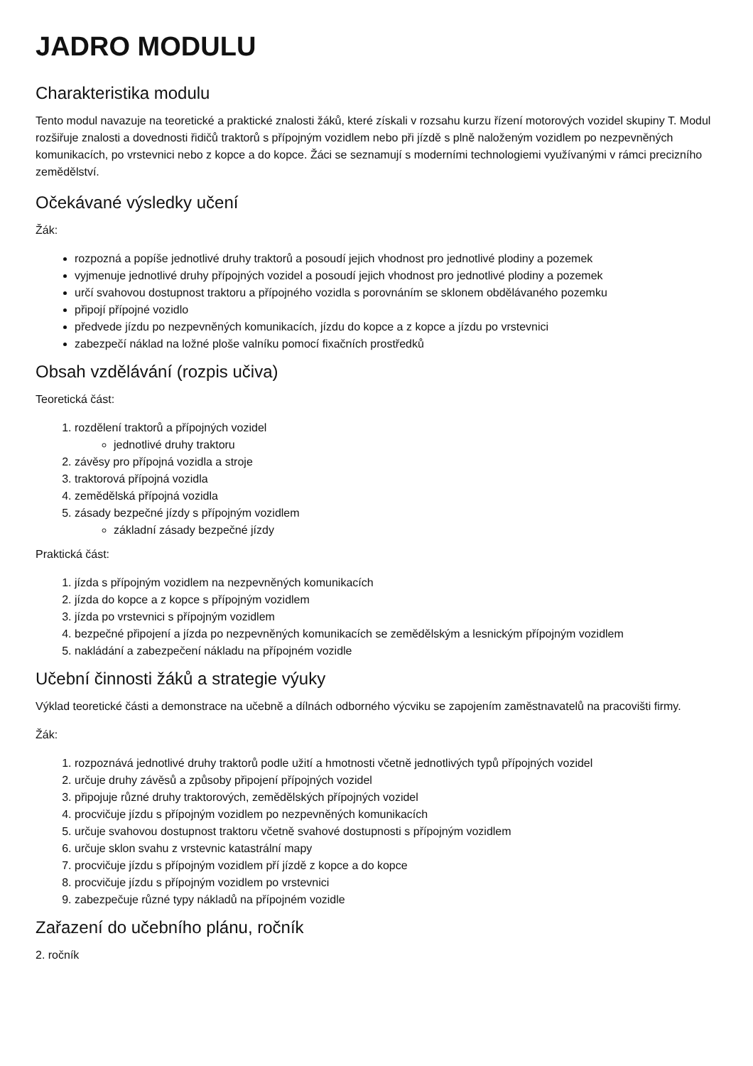JADRO MODULU
Charakteristika modulu
Tento modul navazuje na teoretické a praktické znalosti žáků, které získali v rozsahu kurzu řízení motorových vozidel skupiny T. Modul rozšiřuje znalosti a dovednosti řidičů traktorů s přípojným vozidlem nebo při jízdě s plně naloženým vozidlem po nezpevněných komunikacích, po vrstevnici nebo z kopce a do kopce. Žáci se seznamují s moderními technologiemi využívanými v rámci precizního zemědělství.
Očekávané výsledky učení
Žák:
rozpozná a popíše jednotlivé druhy traktorů a posoudí jejich vhodnost pro jednotlivé plodiny a pozemek
vyjmenuje jednotlivé druhy přípojných vozidel a posoudí jejich vhodnost pro jednotlivé plodiny a pozemek
určí svahovou dostupnost traktoru a přípojného vozidla s porovnáním se sklonem obdělávaného pozemku
připojí přípojné vozidlo
předvede jízdu po nezpevněných komunikacích, jízdu do kopce a z kopce a jízdu po vrstevnici
zabezpečí náklad na ložné ploše valníku pomocí fixačních prostředků
Obsah vzdělávání (rozpis učiva)
Teoretická část:
1. rozdělení traktorů a přípojných vozidel
jednotlivé druhy traktoru
2. závěsy pro přípojná vozidla a stroje
3. traktorová přípojná vozidla
4. zemědělská přípojná vozidla
5. zásady bezpečné jízdy s přípojným vozidlem
základní zásady bezpečné jízdy
Praktická část:
1. jízda s přípojným vozidlem na nezpevněných komunikacích
2. jízda do kopce a z kopce s přípojným vozidlem
3. jízda po vrstevnici s přípojným vozidlem
4. bezpečné připojení a jízda po nezpevněných komunikacích se zemědělským a lesnickým přípojným vozidlem
5. nakládání a zabezpečení nákladu na přípojném vozidle
Učební činnosti žáků a strategie výuky
Výklad teoretické části a demonstrace na učebně a dílnách odborného výcviku se zapojením zaměstnavatelů na pracovišti firmy.
Žák:
1. rozpoznává jednotlivé druhy traktorů podle užití a hmotnosti včetně jednotlivých typů přípojných vozidel
2. určuje druhy závěsů a způsoby připojení přípojných vozidel
3. připojuje různé druhy traktorových, zemědělských přípojných vozidel
4. procvičuje jízdu s přípojným vozidlem po nezpevněných komunikacích
5. určuje svahovou dostupnost traktoru včetně svahové dostupnosti s přípojným vozidlem
6. určuje sklon svahu z vrstevnic katastrální mapy
7. procvičuje jízdu s přípojným vozidlem pří jízdě z kopce a do kopce
8. procvičuje jízdu s přípojným vozidlem po vrstevnici
9. zabezpečuje různé typy nákladů na přípojném vozidle
Zařazení do učebního plánu, ročník
2. ročník